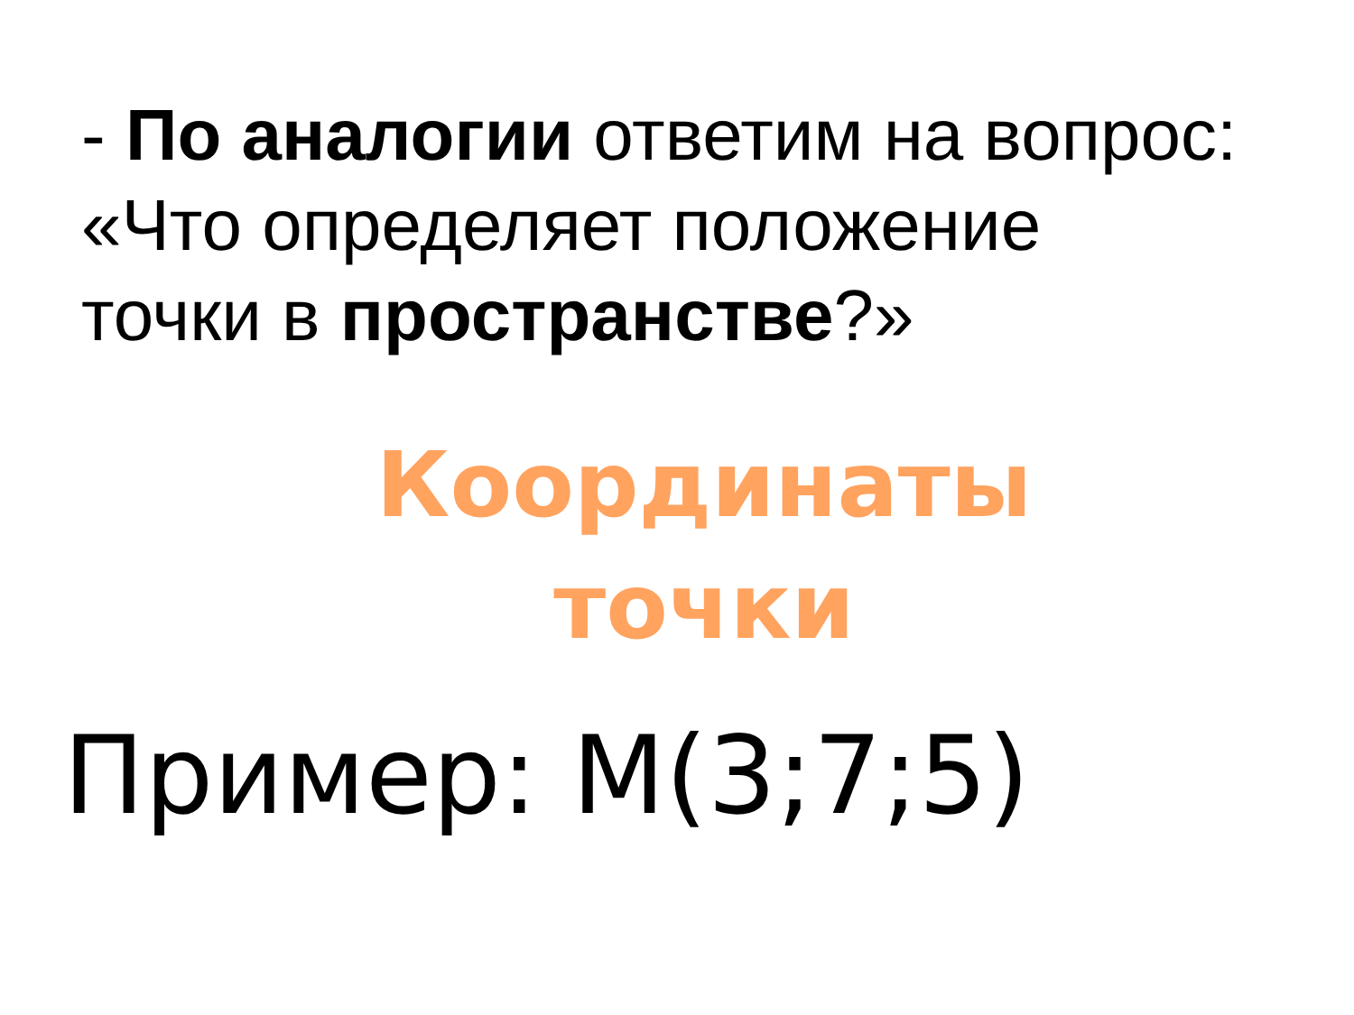- По аналогии ответим на вопрос:
«Что определяет положение
точки в пространстве?»
Координаты
точки
Пример: М(3;7;5)